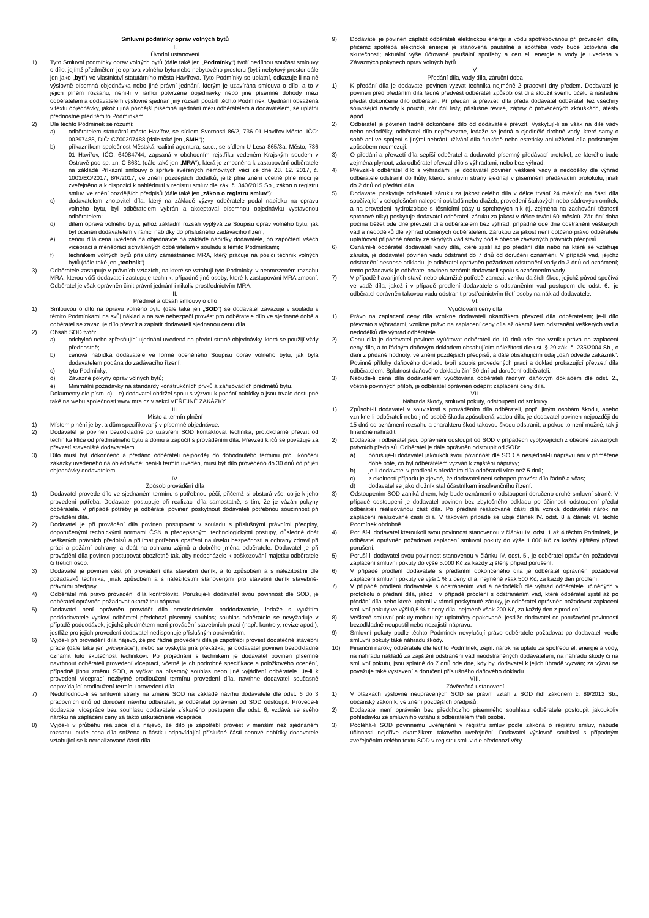Smluvní podmínky oprav volných bytů
I.
Úvodní ustanovení
1) Tyto Smluvní podmínky oprav volných bytů (dále také jen „Podmínky“) tvoří nedílnou součást smlouvy o dílo, jejímž předmětem je oprava volného bytu nebo nebytového prostoru (byt i nebytový prostor dále jen jako „byt“) ve vlastnictví statutárního města Havířova. Tyto Podmínky se uplatní, odkazuje-li na ně výslovně písemná objednávka nebo jiné právní jednání, kterým je uzavírána smlouva o dílo, a to v jejich plném rozsahu, není-li v rámci potvrzené objednávky nebo jiné písemné dohody mezi odběratelem a dodavatelem výslovně sjednán jiný rozsah použití těchto Podmínek. Ujednání obsažená v textu objednávky, jakož i jiná pozdější písemná ujednání mezi odběratelem a dodavatelem, se uplatní přednostně před těmito Podmínkami.
2) Dle těchto Podmínek se rozumí:
a) odběratelem statutární město Havířov, se sídlem Svornosti 86/2, 736 01 Havířov-Město, IČO: 00297488, DIČ: CZ00297488 (dále také jen „SMH“);
b) příkazníkem společnost Městská realitní agentura, s.r.o., se sídlem U Lesa 865/3a, Město, 736 01 Havířov, IČO: 64084744, zapsaná v obchodním rejstříku vedeném Krajským soudem v Ostravě pod sp. zn. C 8631 (dále také jen „MRA“), která je zmocněna k zastupování odběratele na základě Příkazní smlouvy o správě svěřených nemovitých věcí ze dne 28. 12. 2017, č. 1003/EO/2017, 8/R/2017, ve znění pozdějších dodatků, jejíž plné znění včetně plné moci je zveřejněno a k dispozici k nahlédnutí v registru smluv dle zák. č. 340/2015 Sb., zákon o registru smluv, ve znění pozdějších předpisů (dále také jen „zákon o registru smluv“);
c) dodavatelem zhotovitel díla, který na základě výzvy odběratele podal nabídku na opravu volného bytu, byl odběratelem vybrán a akceptoval písemnou objednávku vystavenou odběratelem;
d) dílem oprava volného bytu, jehož základní rozsah vyplývá ze Soupisu oprav volného bytu, jak byl oceněn dodavatelem v rámci nabídky do příslušného zadávacího řízení;
e) cenou díla cena uvedená na objednávce na základě nabídky dodavatele, po započtení všech víceprací a méněprací schválených odběratelem v souladu s těmito Podmínkami;
f) technikem volných bytů příslušný zaměstnanec MRA, který pracuje na pozici technik volných bytů (dále také jen „technik“).
3) Odběratele zastupuje v právních vztazích, na které se vztahují tyto Podmínky, v neomezeném rozsahu MRA, kterou vůči dodavateli zastupuje technik, případně jiné osoby, které k zastupování MRA zmocní. Odběratel je však oprávněn činit právní jednání i nikoliv prostřednictvím MRA.
II.
Předmět a obsah smlouvy o dílo
1) Smlouvou o dílo na opravu volného bytu (dále také jen „SOD“) se dodavatel zavazuje v souladu s těmito Podmínkami na svůj náklad a na své nebezpečí provést pro odběratele dílo ve sjednané době a odběratel se zavazuje dílo převzít a zaplatit dodavateli sjednanou cenu díla.
2) Obsah SOD tvoří:
a) odchylná nebo zpřesňující ujednání uvedená na přední straně objednávky, která se použijí vždy přednostně;
b) cenová nabídka dodavatele ve formě oceněného Soupisu oprav volného bytu, jak byla dodavatelem podána do zadávacího řízení;
c) tyto Podmínky;
d) Závazné pokyny oprav volných bytů;
e) Minimální požadavky na standardy konstrukčních prvků a zařizovacích předmětů bytu.
Dokumenty dle písm. c) – e) dodavatel obdržel spolu s výzvou k podání nabídky a jsou trvale dostupné také na webu společnosti www.mra.cz v sekci VEŘEJNÉ ZAKÁZKY.
III.
Místo a termín plnění
1) Místem plnění je byt a dům specifikovaný v písemné objednávce.
2) Dodavatel je povinen bezodkladně po uzavření SOD kontaktovat technika, protokolárně převzít od technika klíče od předmětného bytu a domu a započít s prováděním díla. Převzetí klíčů se považuje za převzetí staveniště dodavatelem.
3) Dílo musí být dokončeno a předáno odběrateli nejpozději do dohodnutého termínu pro ukončení zakázky uvedeného na objednávce; není-li termín uveden, musí být dílo provedeno do 30 dnů od přijetí objednávky dodavatelem.
IV.
Způsob provádění díla
1) Dodavatel provede dílo ve sjednaném termínu s potřebnou péčí, přičemž si obstará vše, co je k jeho provedení potřeba. Dodavatel postupuje při realizaci díla samostatně, s tím, že je vázán pokyny odběratele. V případě potřeby je odběratel povinen poskytnout dodavateli potřebnou součinnost při provádění díla.
2) Dodavatel je při provádění díla povinen postupovat v souladu s příslušnými právními předpisy, doporučenými technickými normami ČSN a předepsanými technologickými postupy, důsledně dbát veškerých právních předpisů a přijímat potřebná opatření na úseku bezpečnosti a ochrany zdraví při práci a požární ochrany, a dbát na ochranu zájmů a dobrého jména odběratele. Dodavatel je při provádění díla povinen postupovat obezřetně tak, aby nedocházelo k poškozování majetku odběratele či třetích osob.
3) Dodavatel je povinen vést při provádění díla stavební deník, a to způsobem a s náležitostmi dle požadavků technika, jinak způsobem a s náležitostmi stanovenými pro stavební deník stavebně-právními předpisy.
4) Odběratel má právo provádění díla kontrolovat. Porušuje-li dodavatel svou povinnost dle SOD, je odběratel oprávněn požadovat okamžitou nápravu.
5) Dodavatel není oprávněn provádět dílo prostřednictvím poddodavatele, ledaže s využitím poddodavatele vysloví odběratel předchozí písemný souhlas; souhlas odběratele se nevyžaduje v případě poddodávek, jejichž předmětem není provádění stavebních prací (např. kontroly, revize apod.), jestliže pro jejich provedení dodavatel nedisponuje příslušným oprávněním.
6) Vyjde-li při provádění díla najevo, že pro řádné provedení díla je zapotřebí provést dodatečné stavební práce (dále také jen „vícepráce“), nebo se vyskytla jiná překážka, je dodavatel povinen bezodkladně oznámit tuto skutečnost technikovi. Po projednání s technikem je dodavatel povinen písemně navrhnout odběrateli provedení víceprací, včetně jejich podrobné specifikace a položkového ocenění, případně jinou změnu SOD, a vyčkat na písemný souhlas nebo jiné vyjádření odběratele. Je-li k provedení víceprací nezbytné prodloužení termínu provedení díla, navrhne dodavatel současně odpovídající prodloužení termínu provedení díla.
7) Nedohodnou-li se smluvní strany na změně SOD na základě návrhu dodavatele dle odst. 6 do 3 pracovních dnů od doručení návrhu odběrateli, je odběratel oprávněn od SOD odstoupit. Provede-li dodavatel vícepráce bez souhlasu dodavatele získaného postupem dle odst. 6, vzdává se svého nároku na zaplacení ceny za takto uskutečněné vícepráce.
8) Vyjde-li v průběhu realizace díla najevo, že dílo je zapotřebí provést v menším než sjednaném rozsahu, bude cena díla snížena o částku odpovídající příslušné části cenové nabídky dodavatele vztahující se k nerealizované části díla.
9) Dodavatel je povinen zaplatit odběrateli elektrickou energii a vodu spotřebovanou při provádění díla, přičemž spotřeba elektrické energie je stanovena paušálně a spotřeba vody bude účtována dle skutečnosti; aktuální výše účtované paušální spotřeby a cen el. energie a vody je uvedena v Závazných pokynech oprav volných bytů.
V.
Předání díla, vady díla, záruční doba
1) K předání díla je dodavatel povinen vyzvat technika nejméně 2 pracovní dny předem. Dodavatel je povinen před předáním díla řádně předvést odběrateli způsobilost díla sloužit svému účelu a následně předat dokončené dílo odběrateli. Při předání a převzetí díla předá dodavatel odběrateli též všechny související návody k použití, záruční listy, příslušné revize, zápisy o provedených zkouškách, atesty apod.
2) Odběratel je povinen řádně dokončené dílo od dodavatele převzít. Vyskytují-li se však na díle vady nebo nedodělky, odběratel dílo nepřevezme, ledaže se jedná o ojedinělé drobné vady, které samy o sobě ani ve spojení s jinými nebrání užívání díla funkčně nebo esteticky ani užívání díla podstatným způsobem neomezují.
3) O předání a převzetí díla sepíší odběratel a dodavatel písemný předávací protokol, ze kterého bude zejména plynout, zda odběratel převzal dílo s výhradami, nebo bez výhrad.
4) Převzal-li odběratel dílo s výhradami, je dodavatel povinen veškeré vady a nedodělky dle výhrad odběratele odstranit do lhůty, kterou smluvní strany sjednají v písemném předávacím protokolu, jinak do 2 dnů od předání díla.
5) Dodavatel poskytuje odběrateli záruku za jakost celého díla v délce trvání 24 měsíců; na části díla spočívající v celoplošném nalepení obkladů nebo dlažeb, provedení štukových nebo sádrových omítek, a na provedení hydroizolace s těsnícími pásy u sprchových nik (tj. zejména na zachování těsnosti sprchové niky) poskytuje dodavatel odběrateli záruku za jakost v délce trvání 60 měsíců. Záruční doba počíná běžet ode dne převzetí díla odběratelem bez výhrad, případně ode dne odstranění veškerých vad a nedodělků dle výhrad učiněných odběratelem. Zárukou za jakost není dotčeno právo odběratele uplatňovat případné nároky ze skrytých vad stavby podle obecně závazných právních předpisů.
6) Oznámí-li odběratel dodavateli vady díla, které zjistil až po předání díla nebo na které se vztahuje záruka, je dodavatel povinen vadu odstranit do 7 dnů od doručení oznámení. V případě vad, jejichž odstranění nesnese odkladu, je odběratel oprávněn požadovat odstranění vady do 3 dnů od oznámení; tento požadavek je odběratel povinen oznámit dodavateli spolu s oznámením vady.
7) V případě havarijních stavů nebo okamžité potřebě zamezit vzniku dalších škod, jejichž původ spočívá ve vadě díla, jakož i v případě prodlení dodavatele s odstraněním vad postupem dle odst. 6., je odběratel oprávněn takovou vadu odstranit prostřednictvím třetí osoby na náklad dodavatele.
VI.
Vyúčtování ceny díla
1) Právo na zaplacení ceny díla vznikne dodavateli okamžikem převzetí díla odběratelem; je-li dílo převzato s výhradami, vznikne právo na zaplacení ceny díla až okamžikem odstranění veškerých vad a nedodělků dle výhrad odběratele.
2) Cenu díla je dodavatel povinen vyúčtovat odběrateli do 10 dnů ode dne vzniku práva na zaplacení ceny díla, a to řádným daňovým dokladem obsahujícím náležitosti dle ust. § 29 zák. č. 235/2004 Sb., o dani z přidané hodnoty, ve znění pozdějších předpisů, a dále obsahujícím údaj „daň odvede zákazník“. Povinné přílohy daňového dokladu tvoří soupis provedených prací a doklad prokazující převzetí díla odběratelem. Splatnost daňového dokladu činí 30 dní od doručení odběrateli.
3) Nebude-li cena díla dodavatelem vyúčtována odběrateli řádným daňovým dokladem dle odst. 2., včetně povinných příloh, je odběratel oprávněn odepřít zaplacení ceny díla.
VII.
Náhrada škody, smluvní pokuty, odstoupení od smlouvy
1) Způsobí-li dodavatel v souvislosti s prováděním díla odběrateli, popř. jiným osobám škodu, anebo vznikne-li odběrateli nebo jiné osobě škoda způsobená vadou díla, je dodavatel povinen nejpozději do 15 dnů od oznámení rozsahu a charakteru škod takovou škodu odstranit, a pokud to není možné, tak ji finančně nahradit.
2) Dodavatel i odběratel jsou oprávněni odstoupit od SOD v případech vyplývajících z obecně závazných právních předpisů. Odběratel je dále oprávněn odstoupit od SOD:
a) porušuje-li dodavatel jakoukoli svou povinnost dle SOD a nesjednal-li nápravu ani v přiměřené době poté, co byl odběratelem vyzván k zajištění nápravy;
b) je-li dodavatel v prodlení s předáním díla odběrateli více než 5 dnů;
c) z okolností případu je zjevné, že dodavatel není schopen provést dílo řádně a včas;
d) dodavatel se jako dlužník stal účastníkem insolvenčního řízení.
3) Odstoupením SOD zaniká dnem, kdy bude oznámení o odstoupení doručeno druhé smluvní straně. V případě odstoupení je dodavatel povinen bez zbytečného odkladu po účinnosti odstoupení předat odběrateli realizovanou část díla. Po předání realizované části díla vzniká dodavateli nárok na zaplacení realizované části díla. V takovém případě se užije článek IV. odst. 8 a článek VI. těchto Podmínek obdobně.
4) Poruší-li dodavatel kteroukoli svou povinnost stanovenou v článku IV. odst. 1 až 4 těchto Podmínek, je odběratel oprávněn požadovat zaplacení smluvní pokuty do výše 1.000 Kč za každý zjištěný případ porušení.
5) Poruší-li dodavatel svou povinnost stanovenou v článku IV. odst. 5., je odběratel oprávněn požadovat zaplacení smluvní pokuty do výše 5.000 Kč za každý zjištěný případ porušení.
6) V případě prodlení dodavatele s předáním dokončeného díla je odběratel oprávněn požadovat zaplacení smluvní pokuty ve výši 1 % z ceny díla, nejméně však 500 Kč, za každý den prodlení.
7) V případě prodlení dodavatele s odstraněním vad a nedodělků dle výhrad odběratele učiněných v protokolu o předání díla, jakož i v případě prodlení s odstraněním vad, které odběratel zjistil až po předání díla nebo které uplatnil v rámci poskytnuté záruky, je odběratel oprávněn požadovat zaplacení smluvní pokuty ve výši 0,5 % z ceny díla, nejméně však 200 Kč, za každý den z prodlení.
8) Veškeré smluvní pokuty mohou být uplatněny opakovaně, jestliže dodavatel od porušování povinnosti bezodkladně neupustil nebo nezajistil nápravu.
9) Smluvní pokuty podle těchto Podmínek nevylučují právo odběratele požadovat po dodavateli vedle smluvní pokuty také náhradu škody.
10) Finanční nároky odběratele dle těchto Podmínek, zejm. nárok na úplatu za spotřebu el. energie a vody, na náhradu nákladů za zajištění odstranění vad neodstraněných dodavatelem, na náhradu škody či na smluvní pokutu, jsou splatné do 7 dnů ode dne, kdy byl dodavatel k jejich úhradě vyzván; za výzvu se považuje také vystavení a doručení příslušného daňového dokladu.
VIII.
Závěrečná ustanovení
1) V otázkách výslovně neupravených SOD se právní vztah z SOD řídí zákonem č. 89/2012 Sb., občanský zákoník, ve znění pozdějších předpisů.
2) Dodavatel není oprávněn bez předchozího písemného souhlasu odběratele postoupit jakoukoliv pohledávku ze smluvního vztahu s odběratelem třetí osobě.
3) Podléhá-li SOD povinnému uveřejnění v registru smluv podle zákona o registru smluv, nabude účinnosti nejdříve okamžikem takového uveřejnění. Dodavatel výslovně souhlasí s případným zveřejněním celého textu SOD v registru smluv dle předchozí věty.